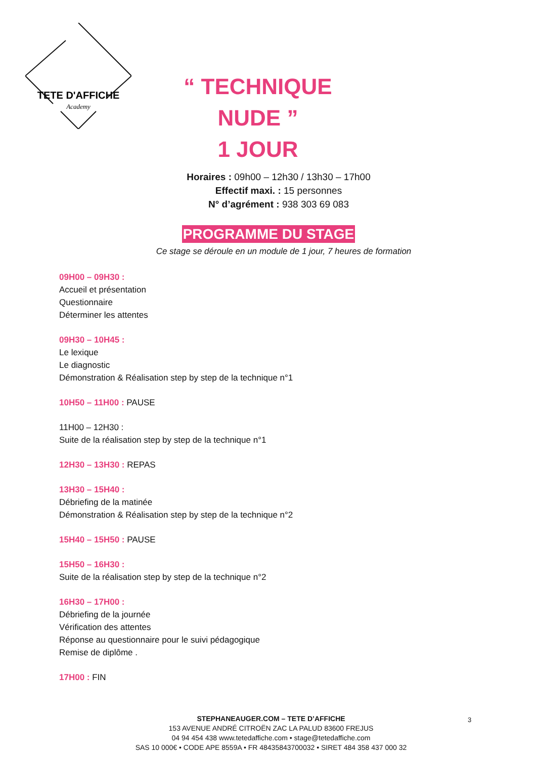TETE D'AFFICHE
Academy
“ TECHNIQUE NUDE ”
1 JOUR
Horaires : 09h00 – 12h30 / 13h30 – 17h00
Effectif maxi. : 15 personnes
N° d’agrément : 938 303 69 083
PROGRAMME DU STAGE
Ce stage se déroule en un module de 1 jour, 7 heures de formation
09H00 – 09H30 :
Accueil et présentation
Questionnaire
Déterminer les attentes
09H30 – 10H45 :
Le lexique
Le diagnostic
Démonstration & Réalisation step by step de la technique n°1
10H50 – 11H00 : PAUSE
11H00 – 12H30 :
Suite de la réalisation step by step de la technique n°1
12H30 – 13H30 : REPAS
13H30 – 15H40 :
Débriefing de la matinée
Démonstration & Réalisation step by step de la technique n°2
15H40 – 15H50 : PAUSE
15H50 – 16H30 :
Suite de la réalisation step by step de la technique n°2
16H30 – 17H00 :
Débriefing de la journée
Vérification des attentes
Réponse au questionnaire pour le suivi pédagogique
Remise de diplôme .
17H00 : FIN
STEPHANEAUGER.COM – TETE D’AFFICHE
153 AVENUE ANDRÉ CITROËN ZAC LA PALUD 83600 FREJUS
04 94 454 438 www.tetedaffiche.com • stage@tetedaffiche.com
SAS 10 000€ • CODE APE 8559A • FR 48435843700032 • SIRET 484 358 437 000 32
3